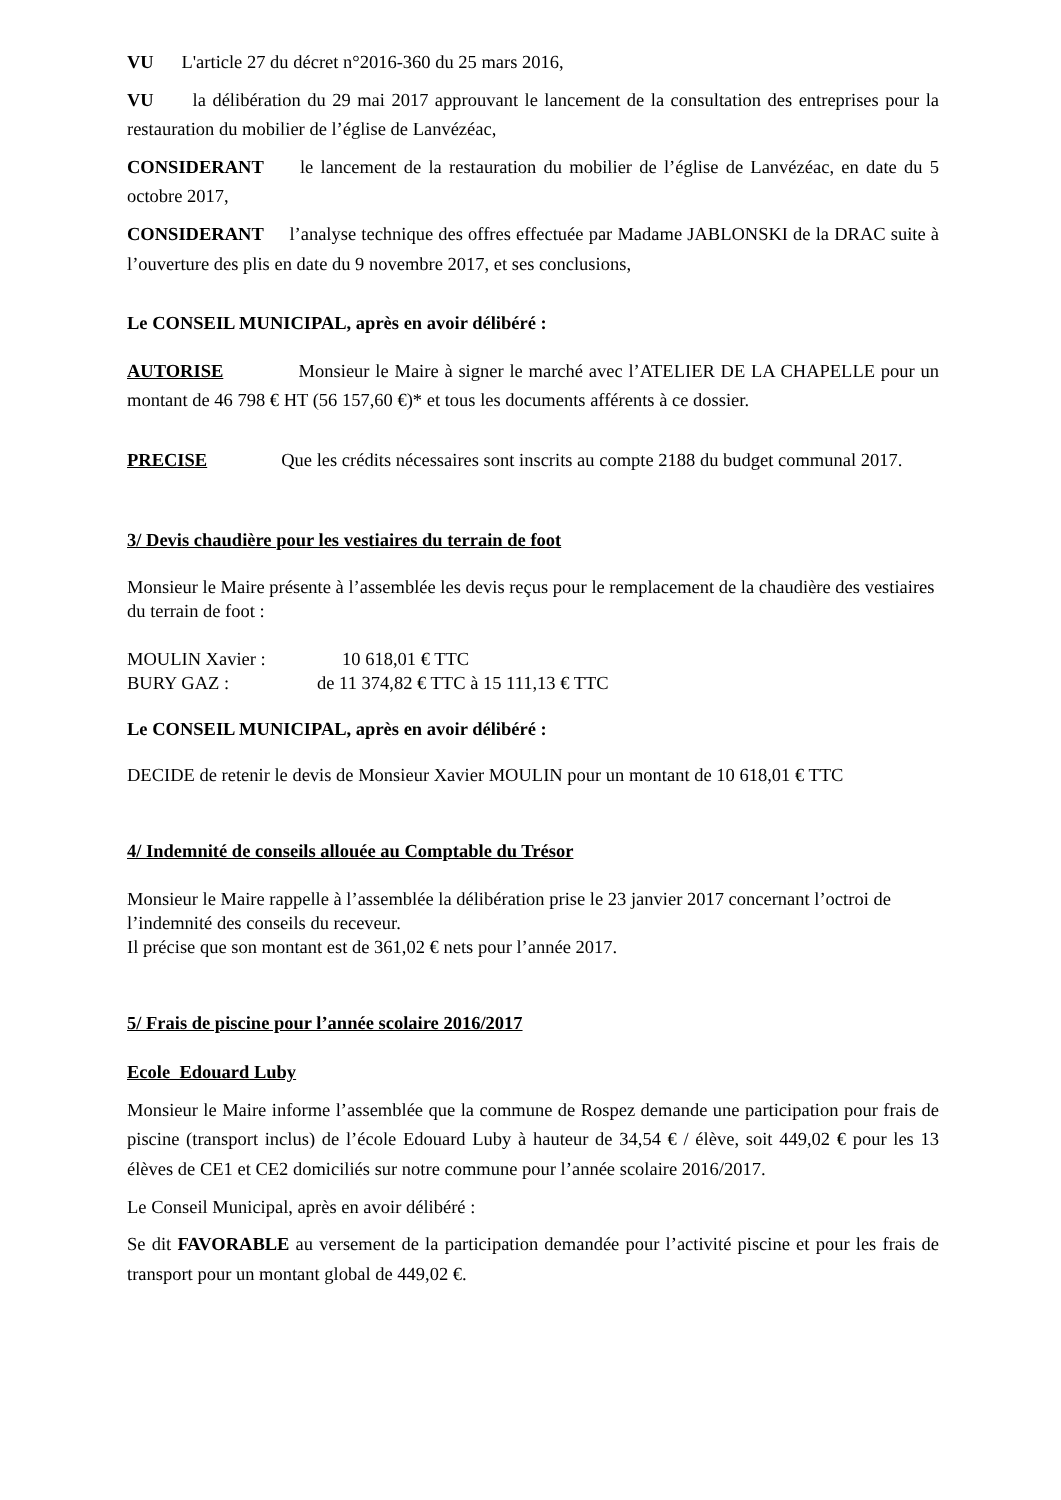VU L'article 27 du décret n°2016-360 du 25 mars 2016,
VU la délibération du 29 mai 2017 approuvant le lancement de la consultation des entreprises pour la restauration du mobilier de l’église de Lanvézéac,
CONSIDERANT le lancement de la restauration du mobilier de l’église de Lanvézéac, en date du 5 octobre 2017,
CONSIDERANT l’analyse technique des offres effectuée par Madame JABLONSKI de la DRAC suite à l’ouverture des plis en date du 9 novembre 2017, et ses conclusions,
Le CONSEIL MUNICIPAL, après en avoir délibéré :
AUTORISE Monsieur le Maire à signer le marché avec l’ATELIER DE LA CHAPELLE pour un montant de 46 798 € HT (56 157,60 €)* et tous les documents afférents à ce dossier.
PRECISE Que les crédits nécessaires sont inscrits au compte 2188 du budget communal 2017.
3/ Devis chaudière pour les vestiaires du terrain de foot
Monsieur le Maire présente à l’assemblée les devis reçus pour le remplacement de la chaudière des vestiaires du terrain de foot :
MOULIN Xavier : 10 618,01 € TTC
BURY GAZ : de 11 374,82 € TTC à 15 111,13 € TTC
Le CONSEIL MUNICIPAL, après en avoir délibéré :
DECIDE de retenir le devis de Monsieur Xavier MOULIN pour un montant de 10 618,01 € TTC
4/ Indemnité de conseils allouée au Comptable du Trésor
Monsieur le Maire rappelle à l’assemblée la délibération prise le 23 janvier 2017 concernant l’octroi de l’indemnité des conseils du receveur.
Il précise que son montant est de 361,02 € nets pour l’année 2017.
5/ Frais de piscine pour l’année scolaire 2016/2017
Ecole Edouard Luby
Monsieur le Maire informe l’assemblée que la commune de Rospez demande une participation pour frais de piscine (transport inclus) de l’école Edouard Luby à hauteur de 34,54 € / élève, soit 449,02 € pour les 13 élèves de CE1 et CE2 domiciliés sur notre commune pour l’année scolaire 2016/2017.
Le Conseil Municipal, après en avoir délibéré :
Se dit FAVORABLE au versement de la participation demandée pour l’activité piscine et pour les frais de transport pour un montant global de 449,02 €.